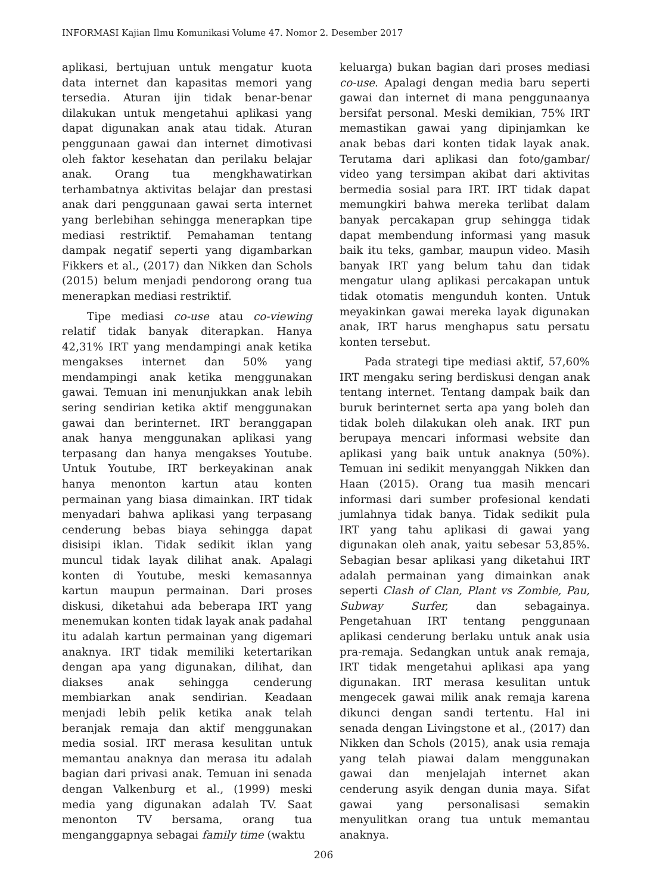INFORMASI Kajian Ilmu Komunikasi Volume 47. Nomor 2. Desember 2017
aplikasi, bertujuan untuk mengatur kuota data internet dan kapasitas memori yang tersedia. Aturan ijin tidak benar-benar dilakukan untuk mengetahui aplikasi yang dapat digunakan anak atau tidak. Aturan penggunaan gawai dan internet dimotivasi oleh faktor kesehatan dan perilaku belajar anak. Orang tua mengkhawatirkan terhambatnya aktivitas belajar dan prestasi anak dari penggunaan gawai serta internet yang berlebihan sehingga menerapkan tipe mediasi restriktif. Pemahaman tentang dampak negatif seperti yang digambarkan Fikkers et al., (2017) dan Nikken dan Schols (2015) belum menjadi pendorong orang tua menerapkan mediasi restriktif.
Tipe mediasi co-use atau co-viewing relatif tidak banyak diterapkan. Hanya 42,31% IRT yang mendampingi anak ketika mengakses internet dan 50% yang mendampingi anak ketika menggunakan gawai. Temuan ini menunjukkan anak lebih sering sendirian ketika aktif menggunakan gawai dan berinternet. IRT beranggapan anak hanya menggunakan aplikasi yang terpasang dan hanya mengakses Youtube. Untuk Youtube, IRT berkeyakinan anak hanya menonton kartun atau konten permainan yang biasa dimainkan. IRT tidak menyadari bahwa aplikasi yang terpasang cenderung bebas biaya sehingga dapat disisipi iklan. Tidak sedikit iklan yang muncul tidak layak dilihat anak. Apalagi konten di Youtube, meski kemasannya kartun maupun permainan. Dari proses diskusi, diketahui ada beberapa IRT yang menemukan konten tidak layak anak padahal itu adalah kartun permainan yang digemari anaknya. IRT tidak memiliki ketertarikan dengan apa yang digunakan, dilihat, dan diakses anak sehingga cenderung membiarkan anak sendirian. Keadaan menjadi lebih pelik ketika anak telah beranjak remaja dan aktif menggunakan media sosial. IRT merasa kesulitan untuk memantau anaknya dan merasa itu adalah bagian dari privasi anak. Temuan ini senada dengan Valkenburg et al., (1999) meski media yang digunakan adalah TV. Saat menonton TV bersama, orang tua menganggapnya sebagai family time (waktu
keluarga) bukan bagian dari proses mediasi co-use. Apalagi dengan media baru seperti gawai dan internet di mana penggunaanya bersifat personal. Meski demikian, 75% IRT memastikan gawai yang dipinjamkan ke anak bebas dari konten tidak layak anak. Terutama dari aplikasi dan foto/gambar/ video yang tersimpan akibat dari aktivitas bermedia sosial para IRT. IRT tidak dapat memungkiri bahwa mereka terlibat dalam banyak percakapan grup sehingga tidak dapat membendung informasi yang masuk baik itu teks, gambar, maupun video. Masih banyak IRT yang belum tahu dan tidak mengatur ulang aplikasi percakapan untuk tidak otomatis mengunduh konten. Untuk meyakinkan gawai mereka layak digunakan anak, IRT harus menghapus satu persatu konten tersebut.
Pada strategi tipe mediasi aktif, 57,60% IRT mengaku sering berdiskusi dengan anak tentang internet. Tentang dampak baik dan buruk berinternet serta apa yang boleh dan tidak boleh dilakukan oleh anak. IRT pun berupaya mencari informasi website dan aplikasi yang baik untuk anaknya (50%). Temuan ini sedikit menyanggah Nikken dan Haan (2015). Orang tua masih mencari informasi dari sumber profesional kendati jumlahnya tidak banya. Tidak sedikit pula IRT yang tahu aplikasi di gawai yang digunakan oleh anak, yaitu sebesar 53,85%. Sebagian besar aplikasi yang diketahui IRT adalah permainan yang dimainkan anak seperti Clash of Clan, Plant vs Zombie, Pau, Subway Surfer, dan sebagainya. Pengetahuan IRT tentang penggunaan aplikasi cenderung berlaku untuk anak usia pra-remaja. Sedangkan untuk anak remaja, IRT tidak mengetahui aplikasi apa yang digunakan. IRT merasa kesulitan untuk mengecek gawai milik anak remaja karena dikunci dengan sandi tertentu. Hal ini senada dengan Livingstone et al., (2017) dan Nikken dan Schols (2015), anak usia remaja yang telah piawai dalam menggunakan gawai dan menjelajah internet akan cenderung asyik dengan dunia maya. Sifat gawai yang personalisasi semakin menyulitkan orang tua untuk memantau anaknya.
206